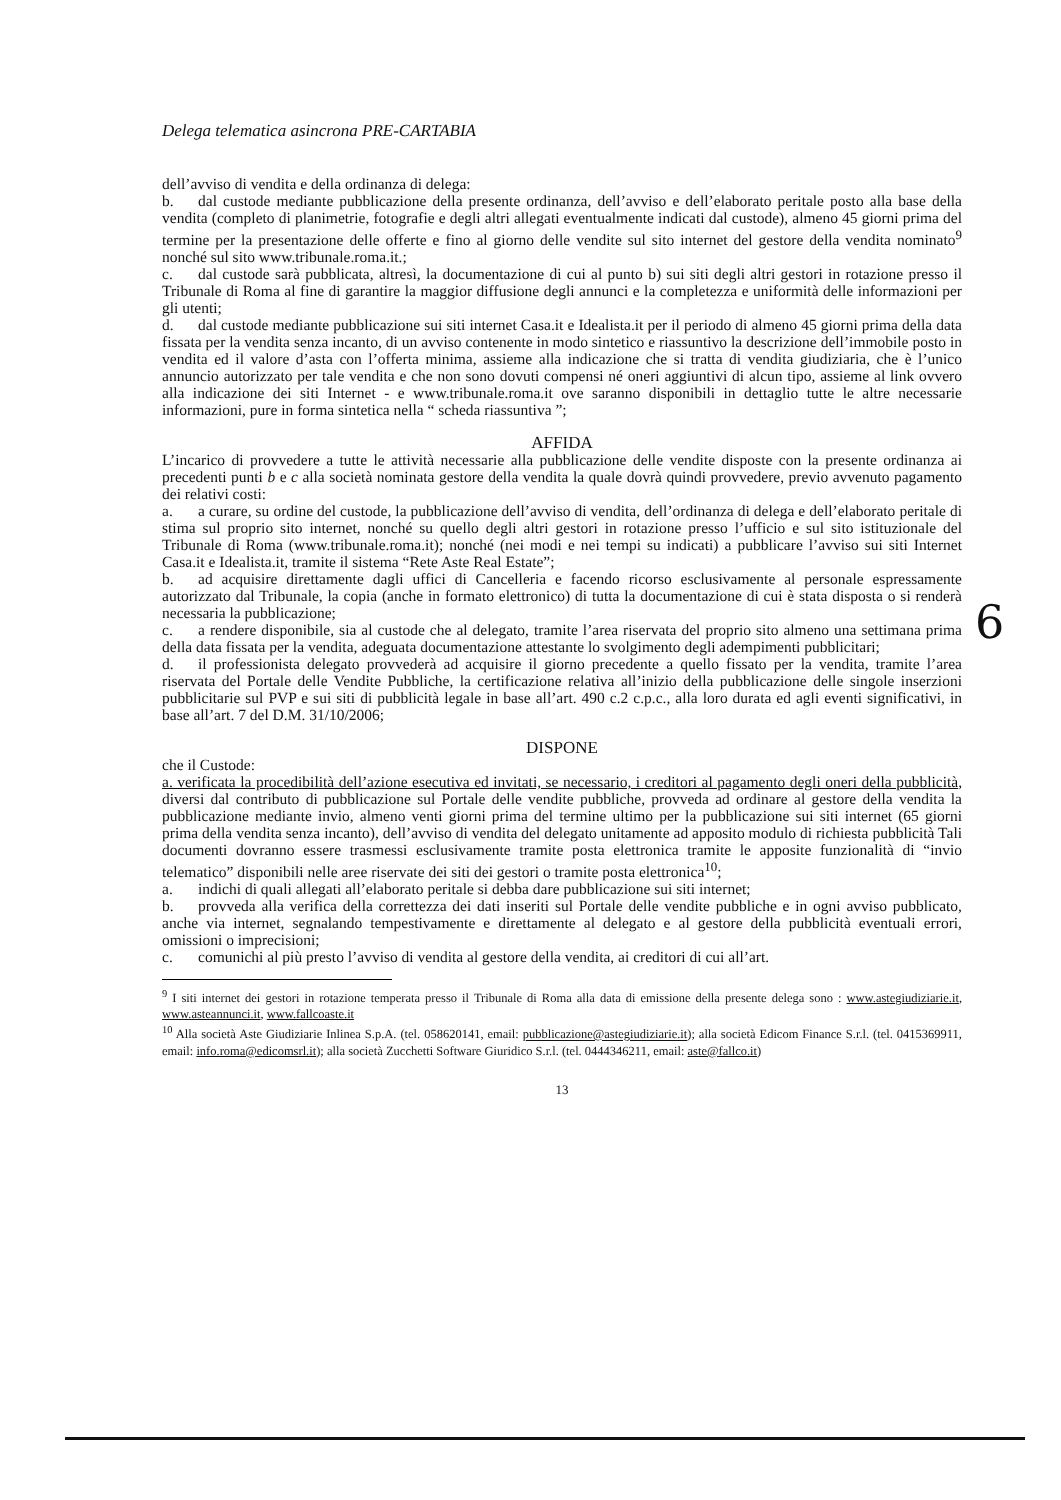Delega telematica asincrona PRE-CARTABIA
dell’avviso di vendita e della ordinanza di delega:
b. dal custode mediante pubblicazione della presente ordinanza, dell’avviso e dell’elaborato peritale posto alla base della vendita (completo di planimetrie, fotografie e degli altri allegati eventualmente indicati dal custode), almeno 45 giorni prima del termine per la presentazione delle offerte e fino al giorno delle vendite sul sito internet del gestore della vendita nominato<sup>9</sup> nonché sul sito www.tribunale.roma.it.;
c. dal custode sarà pubblicata, altresì, la documentazione di cui al punto b) sui siti degli altri gestori in rotazione presso il Tribunale di Roma al fine di garantire la maggior diffusione degli annunci e la completezza e uniformità delle informazioni per gli utenti;
d. dal custode mediante pubblicazione sui siti internet Casa.it e Idealista.it per il periodo di almeno 45 giorni prima della data fissata per la vendita senza incanto, di un avviso contenente in modo sintetico e riassuntivo la descrizione dell’immobile posto in vendita ed il valore d’asta con l’offerta minima, assieme alla indicazione che si tratta di vendita giudiziaria, che è l’unico annuncio autorizzato per tale vendita e che non sono dovuti compensi né oneri aggiuntivi di alcun tipo, assieme al link ovvero alla indicazione dei siti Internet - e www.tribunale.roma.it ove saranno disponibili in dettaglio tutte le altre necessarie informazioni, pure in forma sintetica nella “ scheda riassuntiva ”;
AFFIDA
L’incarico di provvedere a tutte le attività necessarie alla pubblicazione delle vendite disposte con la presente ordinanza ai precedenti punti b e c alla società nominata gestore della vendita la quale dovrà quindi provvedere, previo avvenuto pagamento dei relativi costi:
a. a curare, su ordine del custode, la pubblicazione dell’avviso di vendita, dell’ordinanza di delega e dell’elaborato peritale di stima sul proprio sito internet, nonché su quello degli altri gestori in rotazione presso l’ufficio e sul sito istituzionale del Tribunale di Roma (www.tribunale.roma.it); nonché (nei modi e nei tempi su indicati) a pubblicare l’avviso sui siti Internet Casa.it e Idealista.it, tramite il sistema “Rete Aste Real Estate”;
b. ad acquisire direttamente dagli uffici di Cancelleria e facendo ricorso esclusivamente al personale espressamente autorizzato dal Tribunale, la copia (anche in formato elettronico) di tutta la documentazione di cui è stata disposta o si renderà necessaria la pubblicazione;
c. a rendere disponibile, sia al custode che al delegato, tramite l’area riservata del proprio sito almeno una settimana prima della data fissata per la vendita, adeguata documentazione attestante lo svolgimento degli adempimenti pubblicitari;
d. il professionista delegato provvederà ad acquisire il giorno precedente a quello fissato per la vendita, tramite l’area riservata del Portale delle Vendite Pubbliche, la certificazione relativa all’inizio della pubblicazione delle singole inserzioni pubblicitarie sul PVP e sui siti di pubblicità legale in base all’art. 490 c.2 c.p.c., alla loro durata ed agli eventi significativi, in base all’art. 7 del D.M. 31/10/2006;
DISPONE
che il Custode:
a. verificata la procedibilità dell’azione esecutiva ed invitati, se necessario, i creditori al pagamento degli oneri della pubblicità, diversi dal contributo di pubblicazione sul Portale delle vendite pubbliche, provveda ad ordinare al gestore della vendita la pubblicazione mediante invio, almeno venti giorni prima del termine ultimo per la pubblicazione sui siti internet (65 giorni prima della vendita senza incanto), dell’avviso di vendita del delegato unitamente ad apposito modulo di richiesta pubblicità Tali documenti dovranno essere trasmessi esclusivamente tramite posta elettronica tramite le apposite funzionalità di “invio telematico” disponibili nelle aree riservate dei siti dei gestori o tramite posta elettronica<sup>10</sup>;
a. indichi di quali allegati all’elaborato peritale si debba dare pubblicazione sui siti internet;
b. provveda alla verifica della correttezza dei dati inseriti sul Portale delle vendite pubbliche e in ogni avviso pubblicato, anche via internet, segnalando tempestivamente e direttamente al delegato e al gestore della pubblicità eventuali errori, omissioni o imprecisioni;
c. comunichi al più presto l’avviso di vendita al gestore della vendita, ai creditori di cui all’art.
<sup>9</sup> I siti internet dei gestori in rotazione temperata presso il Tribunale di Roma alla data di emissione della presente delega sono : www.astegiudiziarie.it, www.asteannunci.it, www.fallcoaste.it
<sup>10</sup> Alla società Aste Giudiziarie Inlinea S.p.A. (tel. 058620141, email: pubblicazione@astegiudiziarie.it); alla società Edicom Finance S.r.l. (tel. 0415369911, email: info.roma@edicomsrl.it); alla società Zucchetti Software Giuridico S.r.l. (tel. 0444346211, email: aste@fallco.it)
13
6